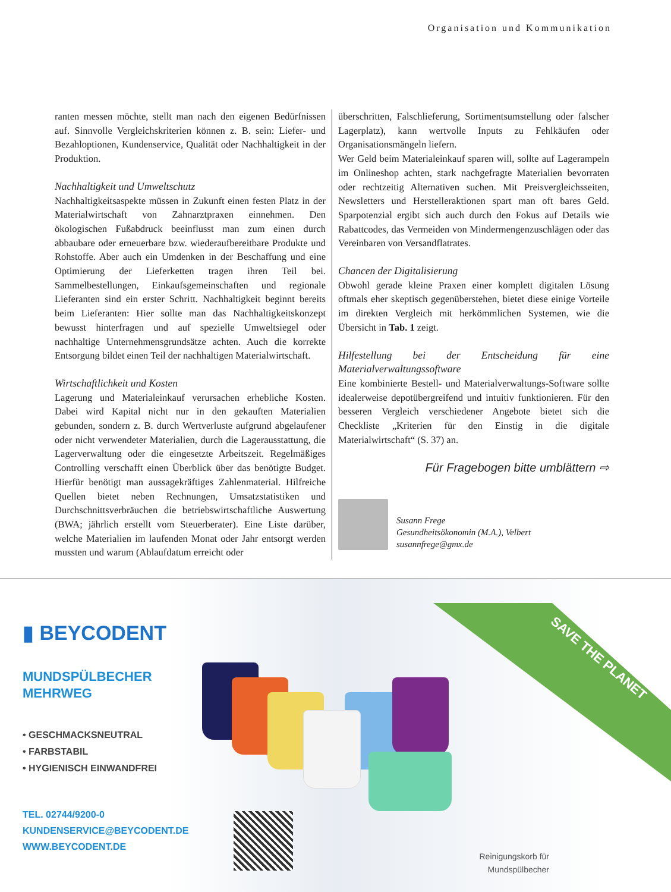Organisation und Kommunikation
ranten messen möchte, stellt man nach den eigenen Bedürfnissen auf. Sinnvolle Vergleichskriterien können z. B. sein: Liefer- und Bezahloptionen, Kundenservice, Qualität oder Nachhaltigkeit in der Produktion.
Nachhaltigkeit und Umweltschutz
Nachhaltigkeitsaspekte müssen in Zukunft einen festen Platz in der Materialwirtschaft von Zahnarztpraxen einnehmen. Den ökologischen Fußabdruck beeinflusst man zum einen durch abbaubare oder erneuerbare bzw. wiederaufbereitbare Produkte und Rohstoffe. Aber auch ein Umdenken in der Beschaffung und eine Optimierung der Lieferketten tragen ihren Teil bei. Sammelbestellungen, Einkaufsgemeinschaften und regionale Lieferanten sind ein erster Schritt. Nachhaltigkeit beginnt bereits beim Lieferanten: Hier sollte man das Nachhaltigkeitskonzept bewusst hinterfragen und auf spezielle Umweltsiegel oder nachhaltige Unternehmensgrundsätze achten. Auch die korrekte Entsorgung bildet einen Teil der nachhaltigen Materialwirtschaft.
Wirtschaftlichkeit und Kosten
Lagerung und Materialeinkauf verursachen erhebliche Kosten. Dabei wird Kapital nicht nur in den gekauften Materialien gebunden, sondern z. B. durch Wertverluste aufgrund abgelaufener oder nicht verwendeter Materialien, durch die Lagerausstattung, die Lagerverwaltung oder die eingesetzte Arbeitszeit. Regelmäßiges Controlling verschafft einen Überblick über das benötigte Budget. Hierfür benötigt man aussagekräftiges Zahlenmaterial. Hilfreiche Quellen bietet neben Rechnungen, Umsatzstatistiken und Durchschnittsverbräuchen die betriebswirtschaftliche Auswertung (BWA; jährlich erstellt vom Steuerberater). Eine Liste darüber, welche Materialien im laufenden Monat oder Jahr entsorgt werden mussten und warum (Ablaufdatum erreicht oder
überschritten, Falschlieferung, Sortimentsumstellung oder falscher Lagerplatz), kann wertvolle Inputs zu Fehlkäufen oder Organisationsmängeln liefern.
Wer Geld beim Materialeinkauf sparen will, sollte auf Lagerampeln im Onlineshop achten, stark nachgefragte Materialien bevorraten oder rechtzeitig Alternativen suchen. Mit Preisvergleichsseiten, Newsletters und Herstelleraktionen spart man oft bares Geld. Sparpotenzial ergibt sich auch durch den Fokus auf Details wie Rabattcodes, das Vermeiden von Mindermengenzuschlägen oder das Vereinbaren von Versandflatrates.
Chancen der Digitalisierung
Obwohl gerade kleine Praxen einer komplett digitalen Lösung oftmals eher skeptisch gegenüberstehen, bietet diese einige Vorteile im direkten Vergleich mit herkömmlichen Systemen, wie die Übersicht in Tab. 1 zeigt.
Hilfestellung bei der Entscheidung für eine Materialverwaltungssoftware
Eine kombinierte Bestell- und Materialverwaltungs-Software sollte idealerweise depotübergreifend und intuitiv funktionieren. Für den besseren Vergleich verschiedener Angebote bietet sich die Checkliste „Kriterien für den Einstig in die digitale Materialwirtschaft“ (S. 37) an.
Für Fragebogen bitte umblättern ⇨
Susann Frege
Gesundheitsökonomin (M.A.), Velbert
susannfrege@gmx.de
SAVE THE PLANET
▮ BEYCODENT
MUNDSPÜLBECHER
MEHRWEG
• GESCHMACKSNEUTRAL
• FARBSTABIL
• HYGIENISCH EINWANDFREI
TEL. 02744/9200-0
KUNDENSERVICE@BEYCODENT.DE
WWW.BEYCODENT.DE
Reinigungskorb für
Mundspülbecher